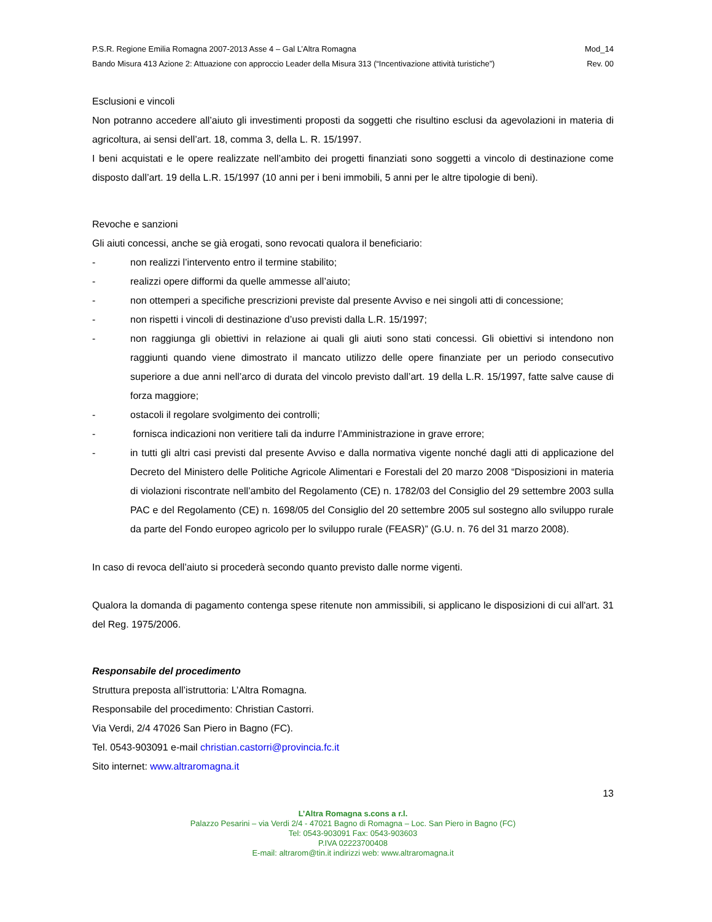P.S.R. Regione Emilia Romagna 2007-2013 Asse 4 – Gal L’Altra Romagna Mod_14
Bando Misura 413 Azione 2: Attuazione con approccio Leader della Misura 313 (“Incentivazione attività turistiche”) Rev. 00
Esclusioni e vincoli
Non potranno accedere all’aiuto gli investimenti proposti da soggetti che risultino esclusi da agevolazioni in materia di agricoltura, ai sensi dell’art. 18, comma 3, della L. R. 15/1997.
I beni acquistati e le opere realizzate nell’ambito dei progetti finanziati sono soggetti a vincolo di destinazione come disposto dall’art. 19 della L.R. 15/1997 (10 anni per i beni immobili, 5 anni per le altre tipologie di beni).
Revoche e sanzioni
Gli aiuti concessi, anche se già erogati, sono revocati qualora il beneficiario:
- non realizzi l’intervento entro il termine stabilito;
- realizzi opere difformi da quelle ammesse all’aiuto;
- non ottemperi a specifiche prescrizioni previste dal presente Avviso e nei singoli atti di concessione;
- non rispetti i vincoli di destinazione d’uso previsti dalla L.R. 15/1997;
- non raggiunga gli obiettivi in relazione ai quali gli aiuti sono stati concessi. Gli obiettivi si intendono non raggiunti quando viene dimostrato il mancato utilizzo delle opere finanziate per un periodo consecutivo superiore a due anni nell’arco di durata del vincolo previsto dall’art. 19 della L.R. 15/1997, fatte salve cause di forza maggiore;
- ostacoli il regolare svolgimento dei controlli;
- fornisca indicazioni non veritiere tali da indurre l’Amministrazione in grave errore;
- in tutti gli altri casi previsti dal presente Avviso e dalla normativa vigente nonché dagli atti di applicazione del Decreto del Ministero delle Politiche Agricole Alimentari e Forestali del 20 marzo 2008 “Disposizioni in materia di violazioni riscontrate nell’ambito del Regolamento (CE) n. 1782/03 del Consiglio del 29 settembre 2003 sulla PAC e del Regolamento (CE) n. 1698/05 del Consiglio del 20 settembre 2005 sul sostegno allo sviluppo rurale da parte del Fondo europeo agricolo per lo sviluppo rurale (FEASR)” (G.U. n. 76 del 31 marzo 2008).
In caso di revoca dell’aiuto si procederà secondo quanto previsto dalle norme vigenti.
Qualora la domanda di pagamento contenga spese ritenute non ammissibili, si applicano le disposizioni di cui all'art. 31 del Reg. 1975/2006.
Responsabile del procedimento
Struttura preposta all’istruttoria: L’Altra Romagna.
Responsabile del procedimento: Christian Castorri.
Via Verdi, 2/4 47026 San Piero in Bagno (FC).
Tel. 0543-903091 e-mail christian.castorri@provincia.fc.it
Sito internet: www.altraromagna.it
13
L’Altra Romagna s.cons a r.l.
Palazzo Pesarini – via Verdi 2/4 - 47021 Bagno di Romagna – Loc. San Piero in Bagno (FC)
Tel: 0543-903091 Fax: 0543-903603
P.IVA 02223700408
E-mail: altrarom@tin.it indirizzi web: www.altraromagna.it